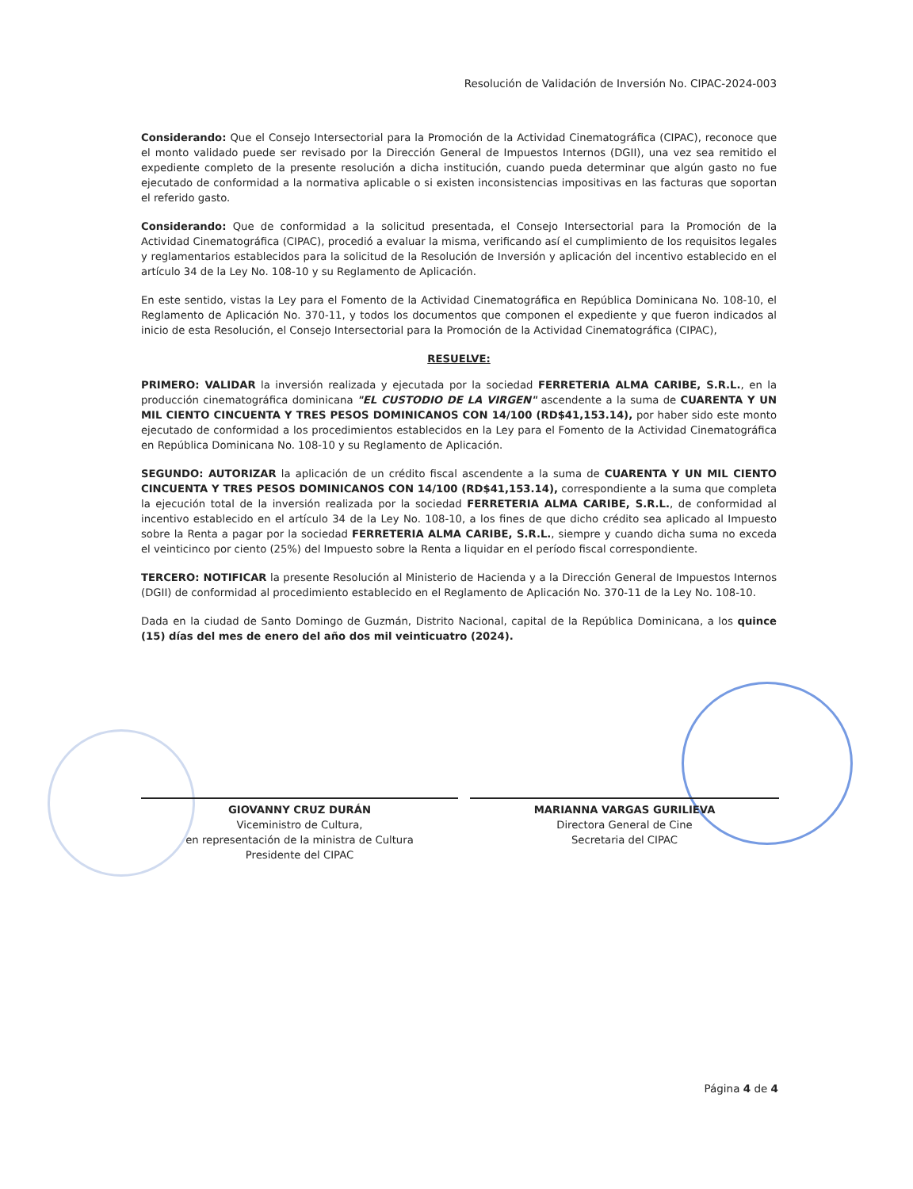Resolución de Validación de Inversión No. CIPAC-2024-003
Considerando: Que el Consejo Intersectorial para la Promoción de la Actividad Cinematográfica (CIPAC), reconoce que el monto validado puede ser revisado por la Dirección General de Impuestos Internos (DGII), una vez sea remitido el expediente completo de la presente resolución a dicha institución, cuando pueda determinar que algún gasto no fue ejecutado de conformidad a la normativa aplicable o si existen inconsistencias impositivas en las facturas que soportan el referido gasto.
Considerando: Que de conformidad a la solicitud presentada, el Consejo Intersectorial para la Promoción de la Actividad Cinematográfica (CIPAC), procedió a evaluar la misma, verificando así el cumplimiento de los requisitos legales y reglamentarios establecidos para la solicitud de la Resolución de Inversión y aplicación del incentivo establecido en el artículo 34 de la Ley No. 108-10 y su Reglamento de Aplicación.
En este sentido, vistas la Ley para el Fomento de la Actividad Cinematográfica en República Dominicana No. 108-10, el Reglamento de Aplicación No. 370-11, y todos los documentos que componen el expediente y que fueron indicados al inicio de esta Resolución, el Consejo Intersectorial para la Promoción de la Actividad Cinematográfica (CIPAC),
RESUELVE:
PRIMERO: VALIDAR la inversión realizada y ejecutada por la sociedad FERRETERIA ALMA CARIBE, S.R.L., en la producción cinematográfica dominicana "EL CUSTODIO DE LA VIRGEN" ascendente a la suma de CUARENTA Y UN MIL CIENTO CINCUENTA Y TRES PESOS DOMINICANOS CON 14/100 (RD$41,153.14), por haber sido este monto ejecutado de conformidad a los procedimientos establecidos en la Ley para el Fomento de la Actividad Cinematográfica en República Dominicana No. 108-10 y su Reglamento de Aplicación.
SEGUNDO: AUTORIZAR la aplicación de un crédito fiscal ascendente a la suma de CUARENTA Y UN MIL CIENTO CINCUENTA Y TRES PESOS DOMINICANOS CON 14/100 (RD$41,153.14), correspondiente a la suma que completa la ejecución total de la inversión realizada por la sociedad FERRETERIA ALMA CARIBE, S.R.L., de conformidad al incentivo establecido en el artículo 34 de la Ley No. 108-10, a los fines de que dicho crédito sea aplicado al Impuesto sobre la Renta a pagar por la sociedad FERRETERIA ALMA CARIBE, S.R.L., siempre y cuando dicha suma no exceda el veinticinco por ciento (25%) del Impuesto sobre la Renta a liquidar en el período fiscal correspondiente.
TERCERO: NOTIFICAR la presente Resolución al Ministerio de Hacienda y a la Dirección General de Impuestos Internos (DGII) de conformidad al procedimiento establecido en el Reglamento de Aplicación No. 370-11 de la Ley No. 108-10.
Dada en la ciudad de Santo Domingo de Guzmán, Distrito Nacional, capital de la República Dominicana, a los quince (15) días del mes de enero del año dos mil veinticuatro (2024).
GIOVANNY CRUZ DURÁN
Viceministro de Cultura,
en representación de la ministra de Cultura
Presidente del CIPAC
MARIANNA VARGAS GURILIEVA
Directora General de Cine
Secretaria del CIPAC
Página 4 de 4